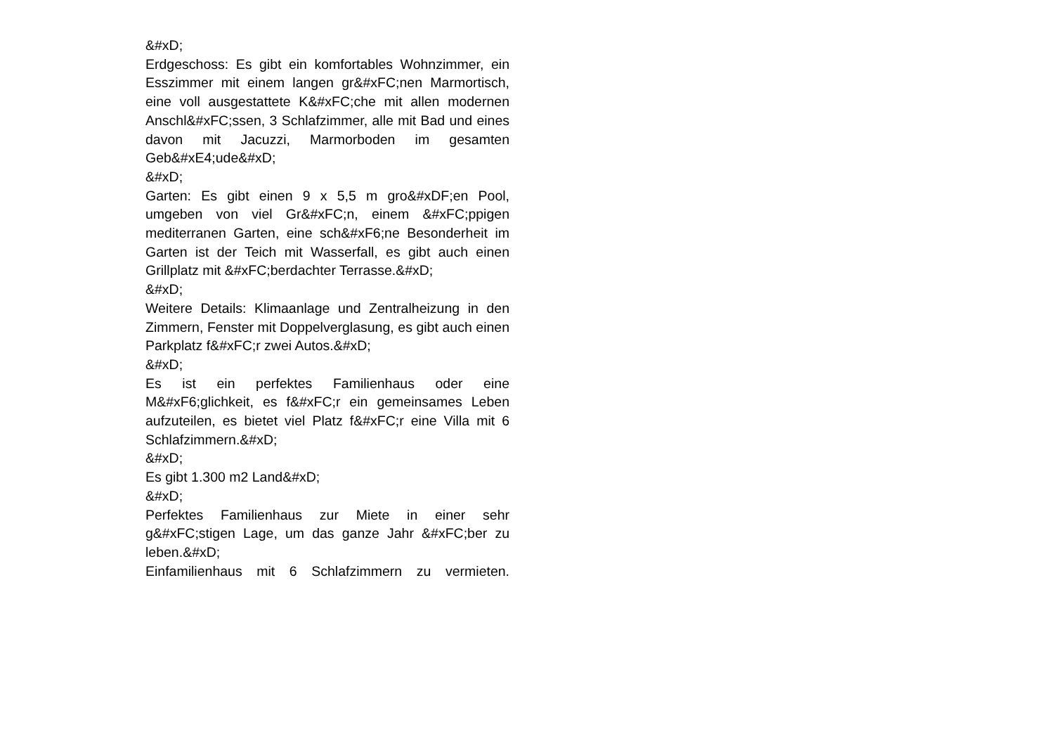&#xD;
Erdgeschoss: Es gibt ein komfortables Wohnzimmer, ein Esszimmer mit einem langen gr&#xFC;nen Marmortisch, eine voll ausgestattete K&#xFC;che mit allen modernen Anschl&#xFC;ssen, 3 Schlafzimmer, alle mit Bad und eines davon mit Jacuzzi, Marmorboden im gesamten Geb&#xE4;ude&#xD;
&#xD;
Garten: Es gibt einen 9 x 5,5 m gro&#xDF;en Pool, umgeben von viel Gr&#xFC;n, einem &#xFC;ppigen mediterranen Garten, eine sch&#xF6;ne Besonderheit im Garten ist der Teich mit Wasserfall, es gibt auch einen Grillplatz mit &#xFC;berdachter Terrasse.&#xD;
&#xD;
Weitere Details: Klimaanlage und Zentralheizung in den Zimmern, Fenster mit Doppelverglasung, es gibt auch einen Parkplatz f&#xFC;r zwei Autos.&#xD;
&#xD;
Es ist ein perfektes Familienhaus oder eine M&#xF6;glichkeit, es f&#xFC;r ein gemeinsames Leben aufzuteilen, es bietet viel Platz f&#xFC;r eine Villa mit 6 Schlafzimmern.&#xD;
&#xD;
Es gibt 1.300 m2 Land&#xD;
&#xD;
Perfektes Familienhaus zur Miete in einer sehr g&#xFC;stigen Lage, um das ganze Jahr &#xFC;ber zu leben.&#xD;
Einfamilienhaus mit 6 Schlafzimmern zu vermieten.